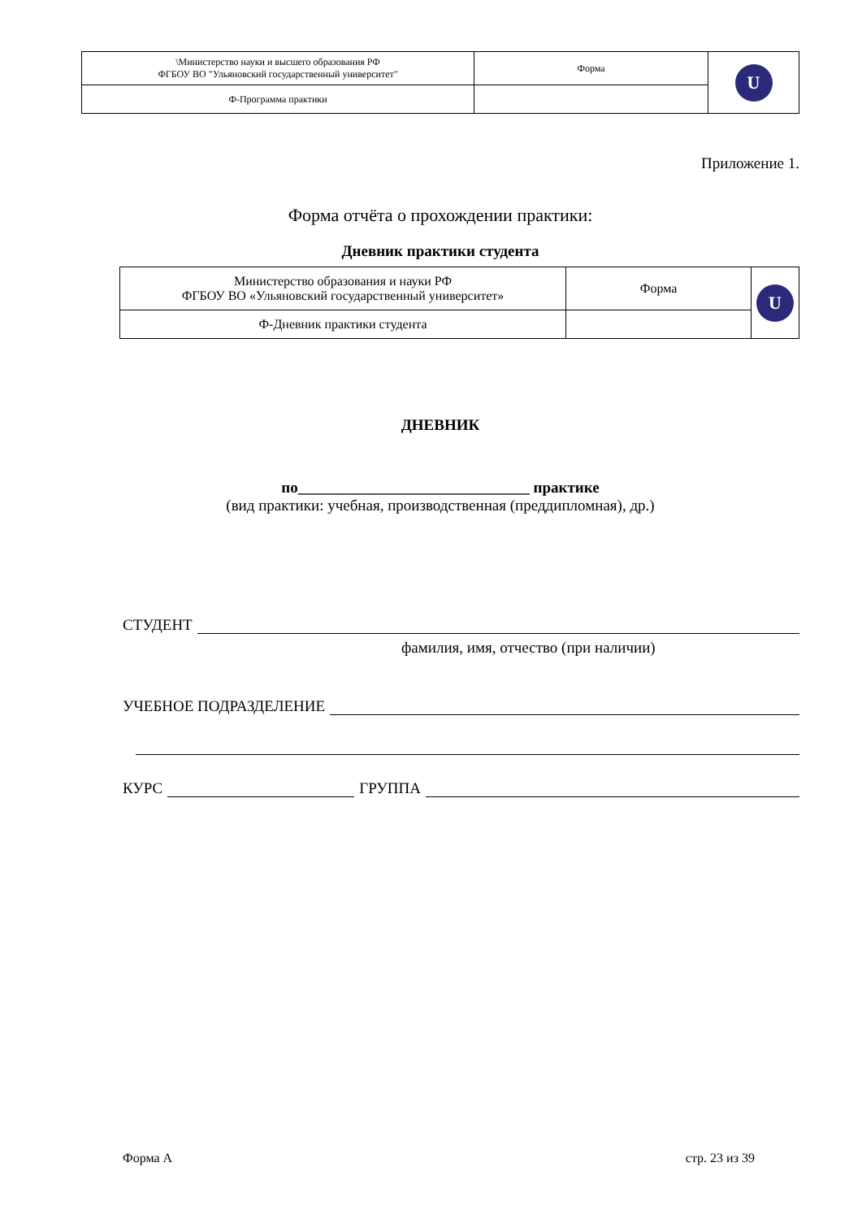| \Министерство науки и высшего образования РФ ФГБОУ ВО "Ульяновский государственный университет" | Форма | U |
| Ф-Программа практики | | |
Приложение 1.
Форма отчёта о прохождении практики:
Дневник практики студента
| Министерство образования и науки РФ ФГБОУ ВО «Ульяновский государственный университет» | Форма | U |
| Ф-Дневник практики студента | | |
ДНЕВНИК
по______________________________ практике
(вид практики: учебная, производственная (преддипломная), др.)
СТУДЕНТ
фамилия, имя, отчество (при наличии)
УЧЕБНОЕ ПОДРАЗДЕЛЕНИЕ
КУРС ГРУППА
Форма А стр. 23 из 39